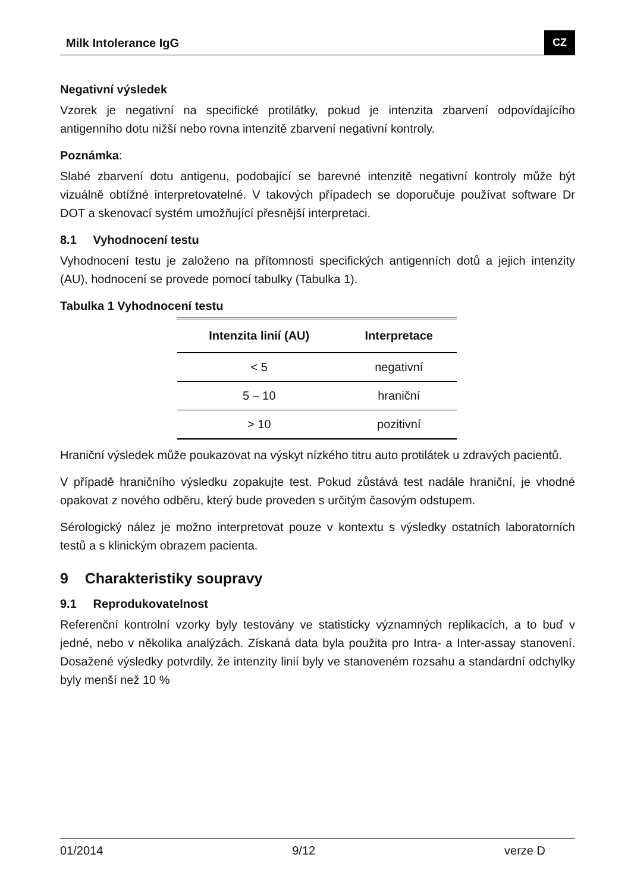Milk Intolerance IgG CZ
Negativní výsledek
Vzorek je negativní na specifické protilátky, pokud je intenzita zbarvení odpovídajícího antigenního dotu nižší nebo rovna intenzitě zbarvení negativní kontroly.
Poznámka:
Slabé zbarvení dotu antigenu, podobající se barevné intenzitě negativní kontroly může být vizuálně obtížné interpretovatelné. V takových případech se doporučuje používat software Dr DOT a skenovací systém umožňující přesnější interpretaci.
8.1 Vyhodnocení testu
Vyhodnocení testu je založeno na přítomnosti specifických antigenních dotů a jejich intenzity (AU), hodnocení se provede pomocí tabulky (Tabulka 1).
Tabulka 1 Vyhodnocení testu
| Intenzita linií (AU) | Interpretace |
| --- | --- |
| < 5 | negativní |
| 5 – 10 | hraniční |
| > 10 | pozitivní |
Hraniční výsledek může poukazovat na výskyt nízkého titru auto protilátek u zdravých pacientů.
V případě hraničního výsledku zopakujte test. Pokud zůstává test nadále hraniční, je vhodné opakovat z nového odběru, který bude proveden s určitým časovým odstupem.
Sérologický nález je možno interpretovat pouze v kontextu s výsledky ostatních laboratorních testů a s klinickým obrazem pacienta.
9 Charakteristiky soupravy
9.1 Reprodukovatelnost
Referenční kontrolní vzorky byly testovány ve statisticky významných replikacích, a to buď v jedné, nebo v několika analýzách. Získaná data byla použita pro Intra- a Inter-assay stanovení. Dosažené výsledky potvrdily, že intenzity linií byly ve stanoveném rozsahu a standardní odchylky byly menší než 10 %
01/2014 9/12 verze D